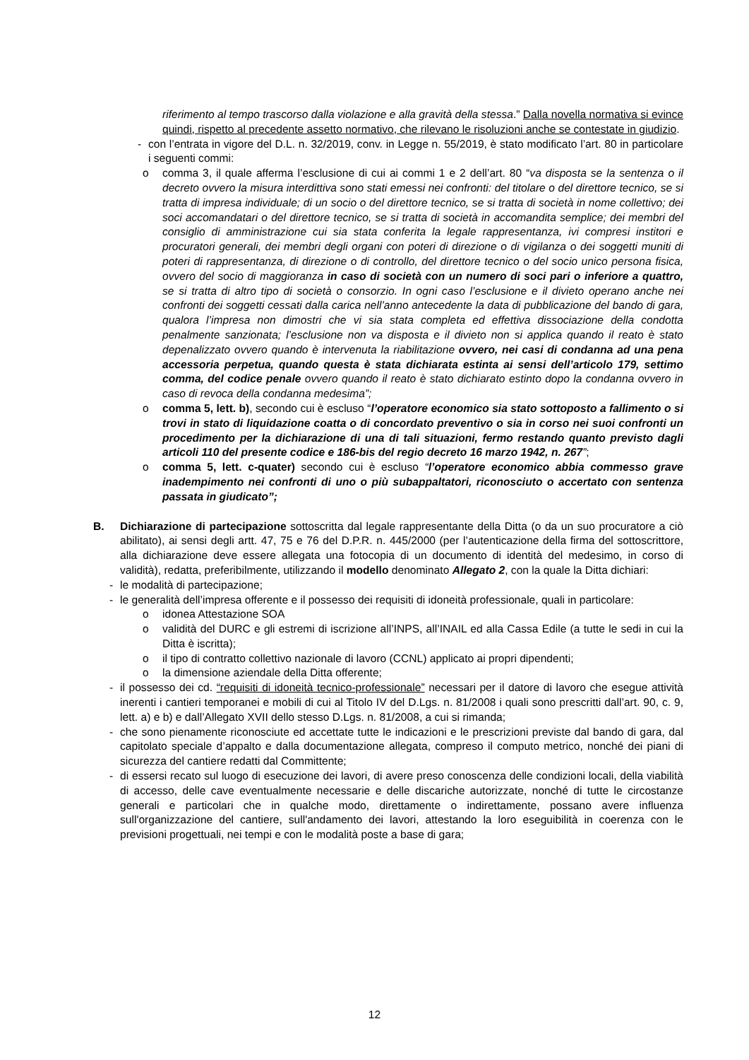riferimento al tempo trascorso dalla violazione e alla gravità della stessa.” Dalla novella normativa si evince quindi, rispetto al precedente assetto normativo, che rilevano le risoluzioni anche se contestate in giudizio.
- con l’entrata in vigore del D.L. n. 32/2019, conv. in Legge n. 55/2019, è stato modificato l’art. 80 in particolare i seguenti commi:
o comma 3, il quale afferma l’esclusione di cui ai commi 1 e 2 dell’art. 80 “va disposta se la sentenza o il decreto ovvero la misura interdittiva sono stati emessi nei confronti: del titolare o del direttore tecnico, se si tratta di impresa individuale; di un socio o del direttore tecnico, se si tratta di società in nome collettivo; dei soci accomandatari o del direttore tecnico, se si tratta di società in accomandita semplice; dei membri del consiglio di amministrazione cui sia stata conferita la legale rappresentanza, ivi compresi institori e procuratori generali, dei membri degli organi con poteri di direzione o di vigilanza o dei soggetti muniti di poteri di rappresentanza, di direzione o di controllo, del direttore tecnico o del socio unico persona fisica, ovvero del socio di maggioranza in caso di società con un numero di soci pari o inferiore a quattro, se si tratta di altro tipo di società o consorzio. In ogni caso l’esclusione e il divieto operano anche nei confronti dei soggetti cessati dalla carica nell’anno antecedente la data di pubblicazione del bando di gara, qualora l’impresa non dimostri che vi sia stata completa ed effettiva dissociazione della condotta penalmente sanzionata; l’esclusione non va disposta e il divieto non si applica quando il reato è stato depenalizzato ovvero quando è intervenuta la riabilitazione ovvero, nei casi di condanna ad una pena accessoria perpetua, quando questa è stata dichiarata estinta ai sensi dell’articolo 179, settimo comma, del codice penale ovvero quando il reato è stato dichiarato estinto dopo la condanna ovvero in caso di revoca della condanna medesima”;
o comma 5, lett. b), secondo cui è escluso “l’operatore economico sia stato sottoposto a fallimento o si trovi in stato di liquidazione coatta o di concordato preventivo o sia in corso nei suoi confronti un procedimento per la dichiarazione di una di tali situazioni, fermo restando quanto previsto dagli articoli 110 del presente codice e 186-bis del regio decreto 16 marzo 1942, n. 267”;
o comma 5, lett. c-quater) secondo cui è escluso “l’operatore economico abbia commesso grave inadempimento nei confronti di uno o più subappaltatori, riconosciuto o accertato con sentenza passata in giudicato”;
B. Dichiarazione di partecipazione sottoscritta dal legale rappresentante della Ditta (o da un suo procuratore a ciò abilitato), ai sensi degli artt. 47, 75 e 76 del D.P.R. n. 445/2000 (per l’autenticazione della firma del sottoscrittore, alla dichiarazione deve essere allegata una fotocopia di un documento di identità del medesimo, in corso di validità), redatta, preferibilmente, utilizzando il modello denominato Allegato 2, con la quale la Ditta dichiari:
- le modalità di partecipazione;
- le generalità dell’impresa offerente e il possesso dei requisiti di idoneità professionale, quali in particolare:
o idonea Attestazione SOA
o validità del DURC e gli estremi di iscrizione all’INPS, all’INAIL ed alla Cassa Edile (a tutte le sedi in cui la Ditta è iscritta);
o il tipo di contratto collettivo nazionale di lavoro (CCNL) applicato ai propri dipendenti;
o la dimensione aziendale della Ditta offerente;
- il possesso dei cd. “requisiti di idoneità tecnico-professionale” necessari per il datore di lavoro che esegue attività inerenti i cantieri temporanei e mobili di cui al Titolo IV del D.Lgs. n. 81/2008 i quali sono prescritti dall’art. 90, c. 9, lett. a) e b) e dall’Allegato XVII dello stesso D.Lgs. n. 81/2008, a cui si rimanda;
- che sono pienamente riconosciute ed accettate tutte le indicazioni e le prescrizioni previste dal bando di gara, dal capitolato speciale d’appalto e dalla documentazione allegata, compreso il computo metrico, nonché dei piani di sicurezza del cantiere redatti dal Committente;
- di essersi recato sul luogo di esecuzione dei lavori, di avere preso conoscenza delle condizioni locali, della viabilità di accesso, delle cave eventualmente necessarie e delle discariche autorizzate, nonché di tutte le circostanze generali e particolari che in qualche modo, direttamente o indirettamente, possano avere influenza sull'organizzazione del cantiere, sull'andamento dei lavori, attestando la loro eseguibilità in coerenza con le previsioni progettuali, nei tempi e con le modalità poste a base di gara;
12